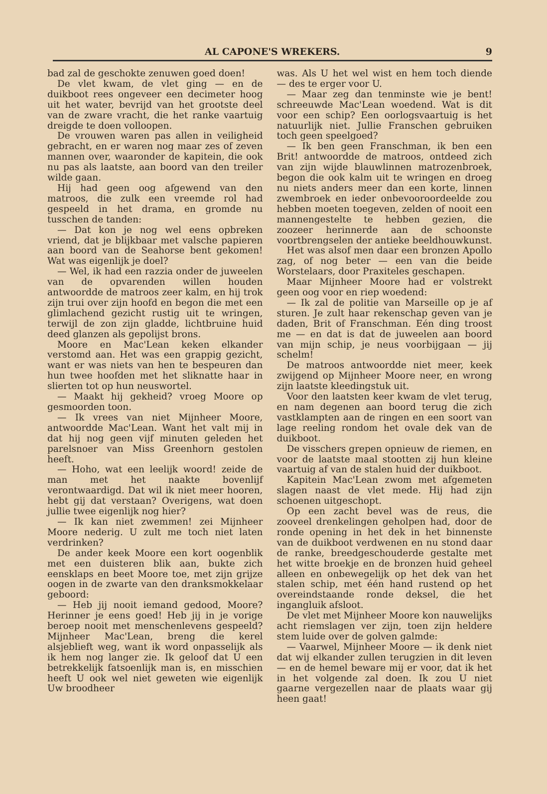AL CAPONE'S WREKERS. 9
bad zal de geschokte zenuwen goed doen!
De vlet kwam, de vlet ging — en de duikboot rees ongeveer een decimeter hoog uit het water, bevrijd van het grootste deel van de zware vracht, die het ranke vaartuig dreigde te doen volloopen.
De vrouwen waren pas allen in veiligheid gebracht, en er waren nog maar zes of zeven mannen over, waaronder de kapitein, die ook nu pas als laatste, aan boord van den treiler wilde gaan.
Hij had geen oog afgewend van den matroos, die zulk een vreemde rol had gespeeld in het drama, en gromde nu tusschen de tanden:
— Dat kon je nog wel eens opbreken vriend, dat je blijkbaar met valsche papieren aan boord van de Seahorse bent gekomen! Wat was eigenlijk je doel?
— Wel, ik had een razzia onder de juweelen van de opvarenden willen houden antwoordde de matroos zeer kalm, en hij trok zijn trui over zijn hoofd en begon die met een glimlachend gezicht rustig uit te wringen, terwijl de zon zijn gladde, lichtbruine huid deed glanzen als gepolijst brons.
Moore en Mac'Lean keken elkander verstomd aan. Het was een grappig gezicht, want er was niets van hen te bespeuren dan hun twee hoofden met het sliknatte haar in slierten tot op hun neuswortel.
— Maakt hij gekheid? vroeg Moore op gesmoorden toon.
— Ik vrees van niet Mijnheer Moore, antwoordde Mac'Lean. Want het valt mij in dat hij nog geen vijf minuten geleden het parelsnoer van Miss Greenhorn gestolen heeft.
— Hoho, wat een leelijk woord! zeide de man met het naakte bovenlijf verontwaardigd. Dat wil ik niet meer hooren, hebt gij dat verstaan? Overigens, wat doen jullie twee eigenlijk nog hier?
— Ik kan niet zwemmen! zei Mijnheer Moore nederig. U zult me toch niet laten verdrinken?
De ander keek Moore een kort oogenblik met een duisteren blik aan, bukte zich eensklaps en beet Moore toe, met zijn grijze oogen in de zwarte van den dranksmokkelaar geboord:
— Heb jij nooit iemand gedood, Moore? Herinner je eens goed! Heb jij in je vorige beroep nooit met menschenlevens gespeeld? Mijnheer Mac'Lean, breng die kerel alsjeblieft weg, want ik word onpasselijk als ik hem nog langer zie. Ik geloof dat U een betrekkelijk fatsoenlijk man is, en misschien heeft U ook wel niet geweten wie eigenlijk Uw broodheer
was. Als U het wel wist en hem toch diende — des te erger voor U.
— Maar zeg dan tenminste wie je bent! schreeuwde Mac'Lean woedend. Wat is dit voor een schip? Een oorlogsvaartuig is het natuurlijk niet. Jullie Franschen gebruiken toch geen speelgoed?
— Ik ben geen Franschman, ik ben een Brit! antwoordde de matroos, ontdeed zich van zijn wijde blauwlinnen matrozenbroek, begon die ook kalm uit te wringen en droeg nu niets anders meer dan een korte, linnen zwembroek en ieder onbevooroordeelde zou hebben moeten toegeven, zelden of nooit een mannengestelte te hebben gezien, die zoozeer herinnerde aan de schoonste voortbrengselen der antieke beeldhouwkunst.
Het was alsof men daar een bronzen Apollo zag, of nog beter — een van die beide Worstelaars, door Praxiteles geschapen.
Maar Mijnheer Moore had er volstrekt geen oog voor en riep woedend:
— Ik zal de politie van Marseille op je af sturen. Je zult haar rekenschap geven van je daden, Brit of Franschman. Eén ding troost me — en dat is dat de juweelen aan boord van mijn schip, je neus voorbijgaan — jij schelm!
De matroos antwoordde niet meer, keek zwijgend op Mijnheer Moore neer, en wrong zijn laatste kleedingstuk uit.
Voor den laatsten keer kwam de vlet terug, en nam degenen aan boord terug die zich vastklampten aan de ringen en een soort van lage reeling rondom het ovale dek van de duikboot.
De visschers grepen opnieuw de riemen, en voor de laatste maal stootten zij hun kleine vaartuig af van de stalen huid der duikboot.
Kapitein Mac'Lean zwom met afgemeten slagen naast de vlet mede. Hij had zijn schoenen uitgeschopt.
Op een zacht bevel was de reus, die zooveel drenkelingen geholpen had, door de ronde opening in het dek in het binnenste van de duikboot verdwenen en nu stond daar de ranke, breedgeschouderde gestalte met het witte broekje en de bronzen huid geheel alleen en onbewegelijk op het dek van het stalen schip, met één hand rustend op het overeindstaande ronde deksel, die het ingangluik afsloot.
De vlet met Mijnheer Moore kon nauwelijks acht riemslagen ver zijn, toen zijn heldere stem luide over de golven galmde:
— Vaarwel, Mijnheer Moore — ik denk niet dat wij elkander zullen terugzien in dit leven — en de hemel beware mij er voor, dat ik het in het volgende zal doen. Ik zou U niet gaarne vergezellen naar de plaats waar gij heen gaat!